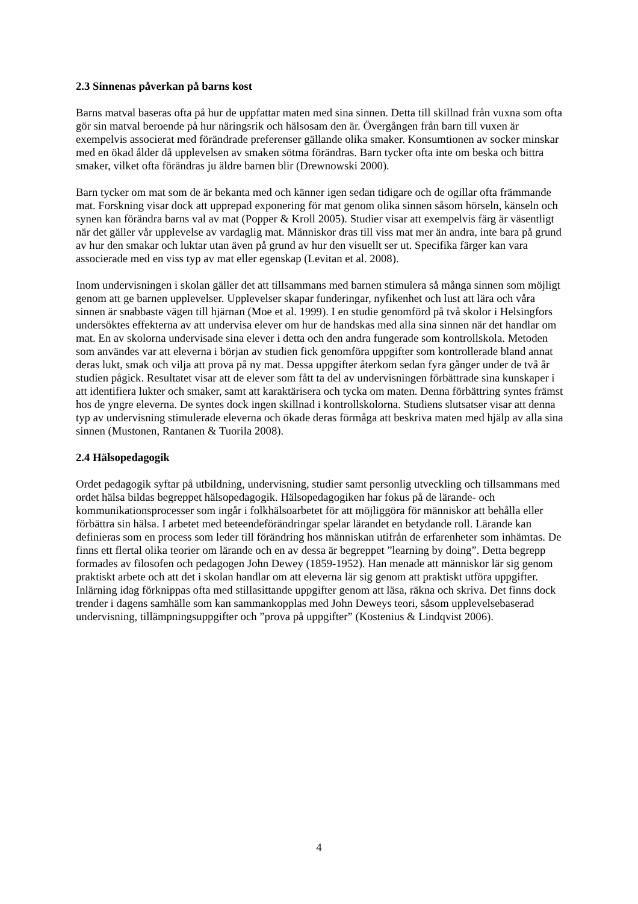2.3 Sinnenas påverkan på barns kost
Barns matval baseras ofta på hur de uppfattar maten med sina sinnen. Detta till skillnad från vuxna som ofta gör sin matval beroende på hur näringsrik och hälsosam den är. Övergången från barn till vuxen är exempelvis associerat med förändrade preferenser gällande olika smaker. Konsumtionen av socker minskar med en ökad ålder då upplevelsen av smaken sötma förändras. Barn tycker ofta inte om beska och bittra smaker, vilket ofta förändras ju äldre barnen blir (Drewnowski 2000).
Barn tycker om mat som de är bekanta med och känner igen sedan tidigare och de ogillar ofta främmande mat. Forskning visar dock att upprepad exponering för mat genom olika sinnen såsom hörseln, känseln och synen kan förändra barns val av mat (Popper & Kroll 2005). Studier visar att exempelvis färg är väsentligt när det gäller vår upplevelse av vardaglig mat. Människor dras till viss mat mer än andra, inte bara på grund av hur den smakar och luktar utan även på grund av hur den visuellt ser ut. Specifika färger kan vara associerade med en viss typ av mat eller egenskap (Levitan et al. 2008).
Inom undervisningen i skolan gäller det att tillsammans med barnen stimulera så många sinnen som möjligt genom att ge barnen upplevelser. Upplevelser skapar funderingar, nyfikenhet och lust att lära och våra sinnen är snabbaste vägen till hjärnan (Moe et al. 1999). I en studie genomförd på två skolor i Helsingfors undersöktes effekterna av att undervisa elever om hur de handskas med alla sina sinnen när det handlar om mat. En av skolorna undervisade sina elever i detta och den andra fungerade som kontrollskola. Metoden som användes var att eleverna i början av studien fick genomföra uppgifter som kontrollerade bland annat deras lukt, smak och vilja att prova på ny mat. Dessa uppgifter återkom sedan fyra gånger under de två år studien pågick. Resultatet visar att de elever som fått ta del av undervisningen förbättrade sina kunskaper i att identifiera lukter och smaker, samt att karaktärisera och tycka om maten. Denna förbättring syntes främst hos de yngre eleverna. De syntes dock ingen skillnad i kontrollskolorna. Studiens slutsatser visar att denna typ av undervisning stimulerade eleverna och ökade deras förmåga att beskriva maten med hjälp av alla sina sinnen (Mustonen, Rantanen & Tuorila 2008).
2.4 Hälsopedagogik
Ordet pedagogik syftar på utbildning, undervisning, studier samt personlig utveckling och tillsammans med ordet hälsa bildas begreppet hälsopedagogik. Hälsopedagogiken har fokus på de lärande- och kommunikationsprocesser som ingår i folkhälsoarbetet för att möjliggöra för människor att behålla eller förbättra sin hälsa. I arbetet med beteendeförändringar spelar lärandet en betydande roll. Lärande kan definieras som en process som leder till förändring hos människan utifrån de erfarenheter som inhämtas. De finns ett flertal olika teorier om lärande och en av dessa är begreppet ”learning by doing”. Detta begrepp formades av filosofen och pedagogen John Dewey (1859-1952). Han menade att människor lär sig genom praktiskt arbete och att det i skolan handlar om att eleverna lär sig genom att praktiskt utföra uppgifter. Inlärning idag förknippas ofta med stillasittande uppgifter genom att läsa, räkna och skriva. Det finns dock trender i dagens samhälle som kan sammankopplas med John Deweys teori, såsom upplevelsebaserad undervisning, tillämpningsuppgifter och ”prova på uppgifter” (Kostenius & Lindqvist 2006).
4